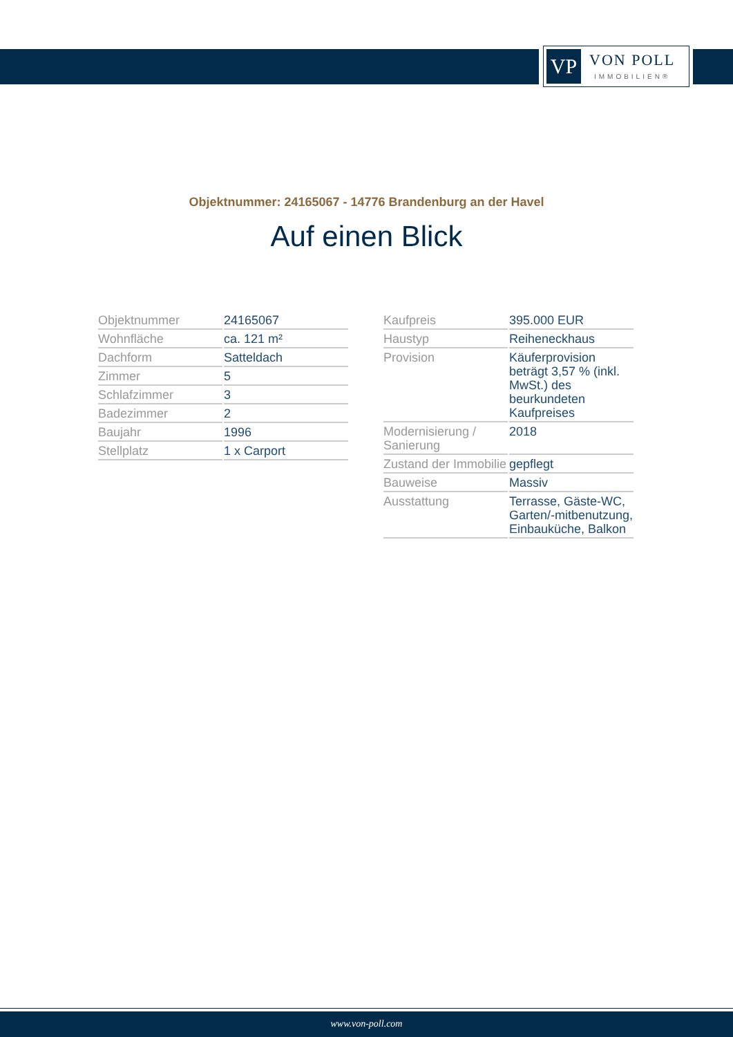VP
VON POLL
IMMOBILIEN®
Objektnummer: 24165067 - 14776 Brandenburg an der Havel
Auf einen Blick
| Objektnummer | 24165067 |
| Wohnfläche | ca. 121 m² |
| Dachform | Satteldach |
| Zimmer | 5 |
| Schlafzimmer | 3 |
| Badezimmer | 2 |
| Baujahr | 1996 |
| Stellplatz | 1 x Carport |
| Kaufpreis | 395.000 EUR |
| Haustyp | Reiheneckhaus |
| Provision | Käuferprovision beträgt 3,57 % (inkl. MwSt.) des beurkundeten Kaufpreises |
| Modernisierung / Sanierung | 2018 |
| Zustand der Immobilie | gepflegt |
| Bauweise | Massiv |
| Ausstattung | Terrasse, Gäste-WC, Garten/-mitbenutzung, Einbauküche, Balkon |
www.von-poll.com